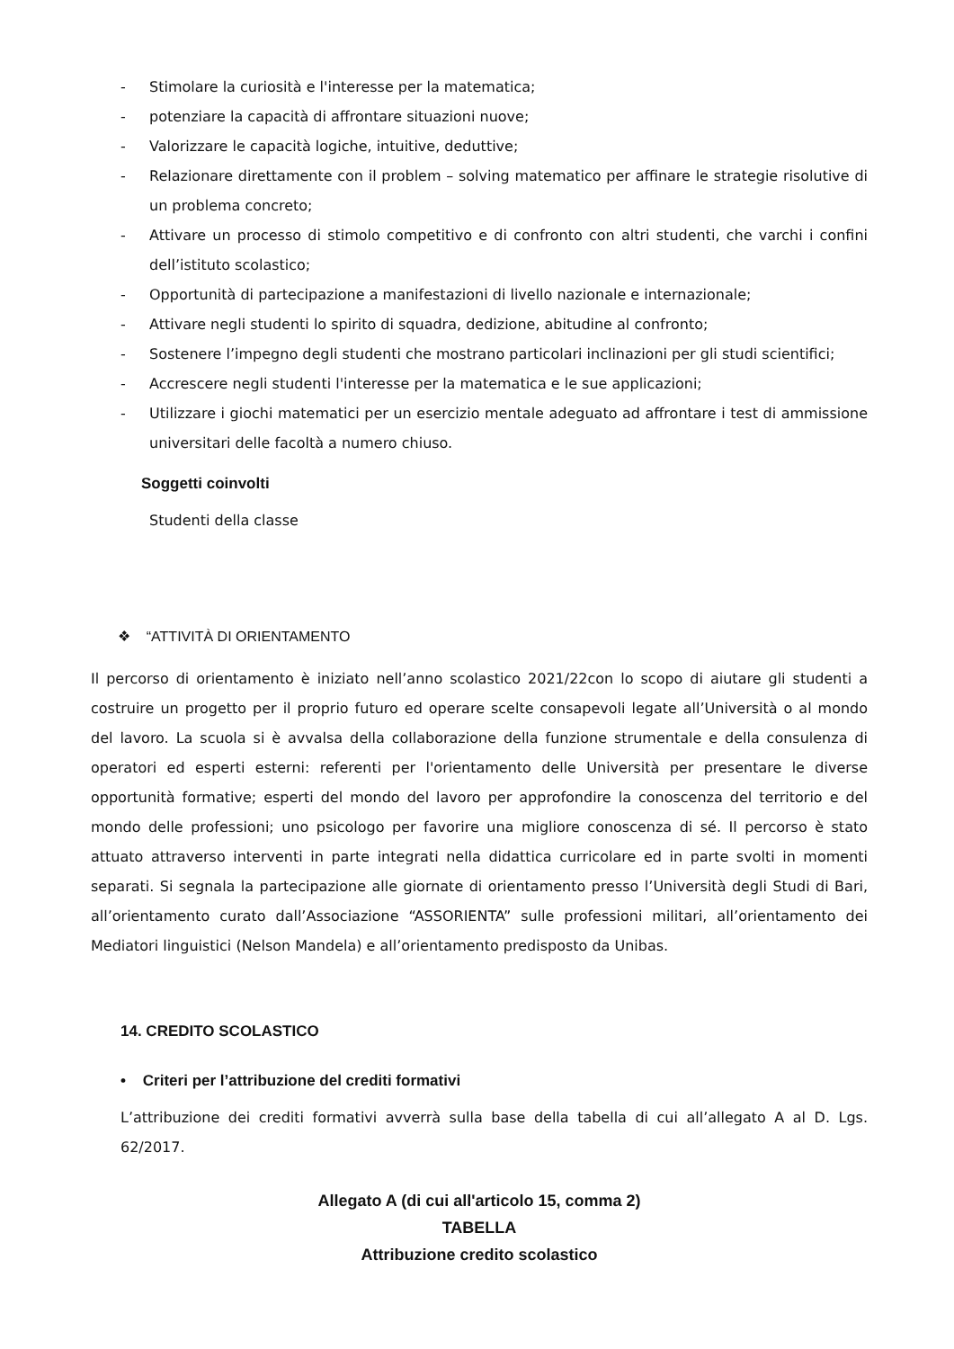- Stimolare la curiosità e l'interesse per la matematica;
- potenziare la capacità di affrontare situazioni nuove;
- Valorizzare le capacità logiche, intuitive, deduttive;
- Relazionare direttamente con il problem – solving matematico per affinare le strategie risolutive di un problema concreto;
- Attivare un processo di stimolo competitivo e di confronto con altri studenti, che varchi i confini dell’istituto scolastico;
- Opportunità di partecipazione a manifestazioni di livello nazionale e internazionale;
- Attivare negli studenti lo spirito di squadra, dedizione, abitudine al confronto;
- Sostenere l’impegno degli studenti che mostrano particolari inclinazioni per gli studi scientifici;
- Accrescere negli studenti l'interesse per la matematica e le sue applicazioni;
- Utilizzare i giochi matematici per un esercizio mentale adeguato ad affrontare i test di ammissione universitari delle facoltà a numero chiuso.
Soggetti coinvolti
Studenti della classe
❖ “ATTIVITÀ DI ORIENTAMENTO
Il percorso di orientamento è iniziato nell’anno scolastico 2021/22con lo scopo di aiutare gli studenti a costruire un progetto per il proprio futuro ed operare scelte consapevoli legate all’Università o al mondo del lavoro. La scuola si è avvalsa della collaborazione della funzione strumentale e della consulenza di operatori ed esperti esterni: referenti per l'orientamento delle Università per presentare le diverse opportunità formative; esperti del mondo del lavoro per approfondire la conoscenza del territorio e del mondo delle professioni; uno psicologo per favorire una migliore conoscenza di sé. Il percorso è stato attuato attraverso interventi in parte integrati nella didattica curricolare ed in parte svolti in momenti separati. Si segnala la partecipazione alle giornate di orientamento presso l’Università degli Studi di Bari, all’orientamento curato dall’Associazione “ASSORIENTA” sulle professioni militari, all’orientamento dei Mediatori linguistici (Nelson Mandela) e all’orientamento predisposto da Unibas.
14. CREDITO SCOLASTICO
• Criteri per l’attribuzione del crediti formativi
L’attribuzione dei crediti formativi avverrà sulla base della tabella di cui all’allegato A al D. Lgs. 62/2017.
Allegato A (di cui all'articolo 15, comma 2)
TABELLA
Attribuzione credito scolastico